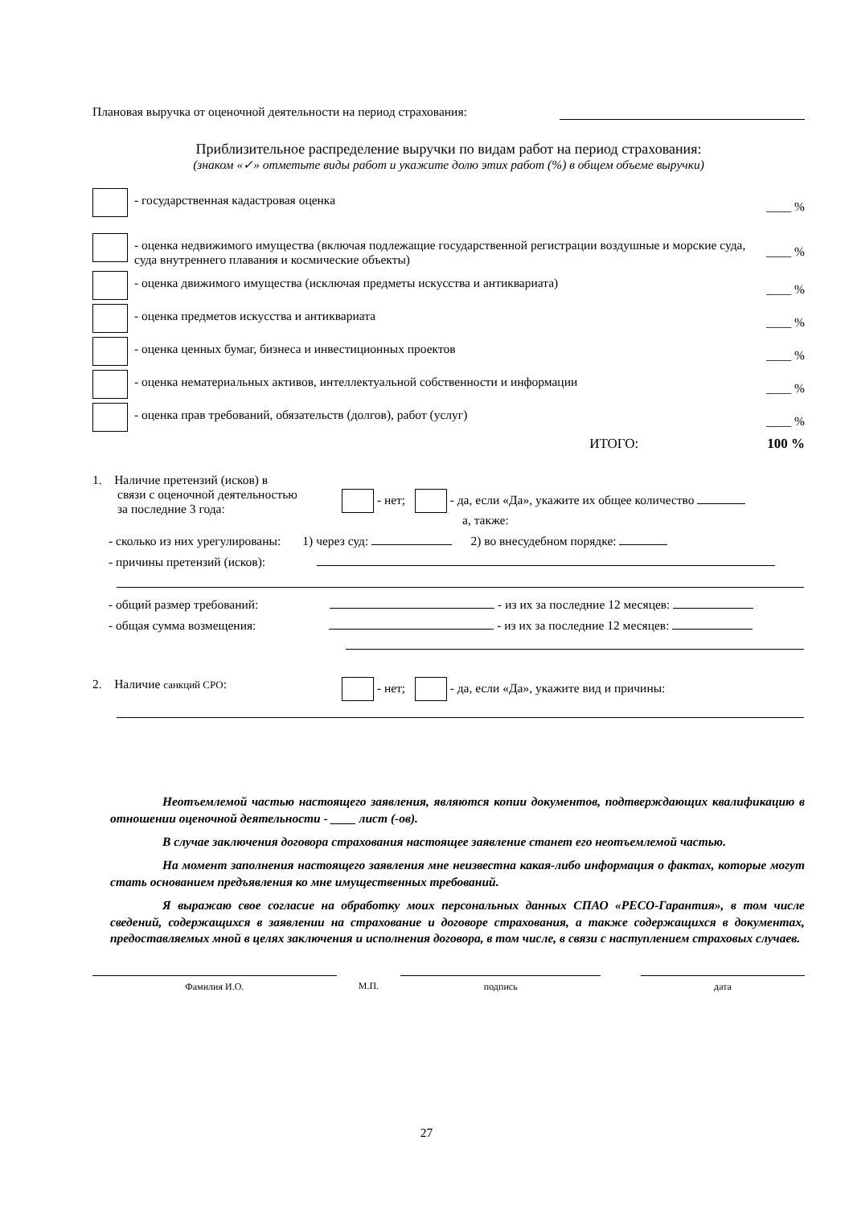Плановая выручка от оценочной деятельности на период страхования:
Приблизительное распределение выручки по видам работ на период страхования:
(знаком «✓» отметьте виды работ и укажите долю этих работ (%) в общем объеме выручки)
- государственная кадастровая оценка
____ %
- оценка недвижимого имущества (включая подлежащие государственной регистрации воздушные и морские суда, суда внутреннего плавания и космические объекты)
____ %
- оценка движимого имущества (исключая предметы искусства и антиквариата)
____ %
- оценка предметов искусства и антиквариата
____ %
- оценка ценных бумаг, бизнеса и инвестиционных проектов
____ %
- оценка нематериальных активов, интеллектуальной собственности и информации
____ %
- оценка прав требований, обязательств (долгов), работ (услуг)
____ %
ИТОГО: 100 %
1. Наличие претензий (исков) в
связи с оценочной деятельностью
за последние 3 года:
- нет; - да, если «Да», укажите их общее количество
а, также:
- сколько из них урегулированы: 1) через суд: 2) во внесудебном порядке:
- причины претензий (исков):
- общий размер требований: - из их за последние 12 месяцев:
- общая сумма возмещения: - из их за последние 12 месяцев:
2. Наличие санкций СРО: - нет; - да, если «Да», укажите вид и причины:
Неотъемлемой частью настоящего заявления, являются копии документов, подтверждающих квалификацию в отношении оценочной деятельности - ____ лист (-ов).
В случае заключения договора страхования настоящее заявление станет его неотъемлемой частью.
На момент заполнения настоящего заявления мне неизвестна какая-либо информация о фактах, которые могут стать основанием предъявления ко мне имущественных требований.
Я выражаю свое согласие на обработку моих персональных данных СПАО «РЕСО-Гарантия», в том числе сведений, содержащихся в заявлении на страхование и договоре страхования, а также содержащихся в документах, предоставляемых мной в целях заключения и исполнения договора, в том числе, в связи с наступлением страховых случаев.
Фамилия И.О. М.П. подпись дата
27